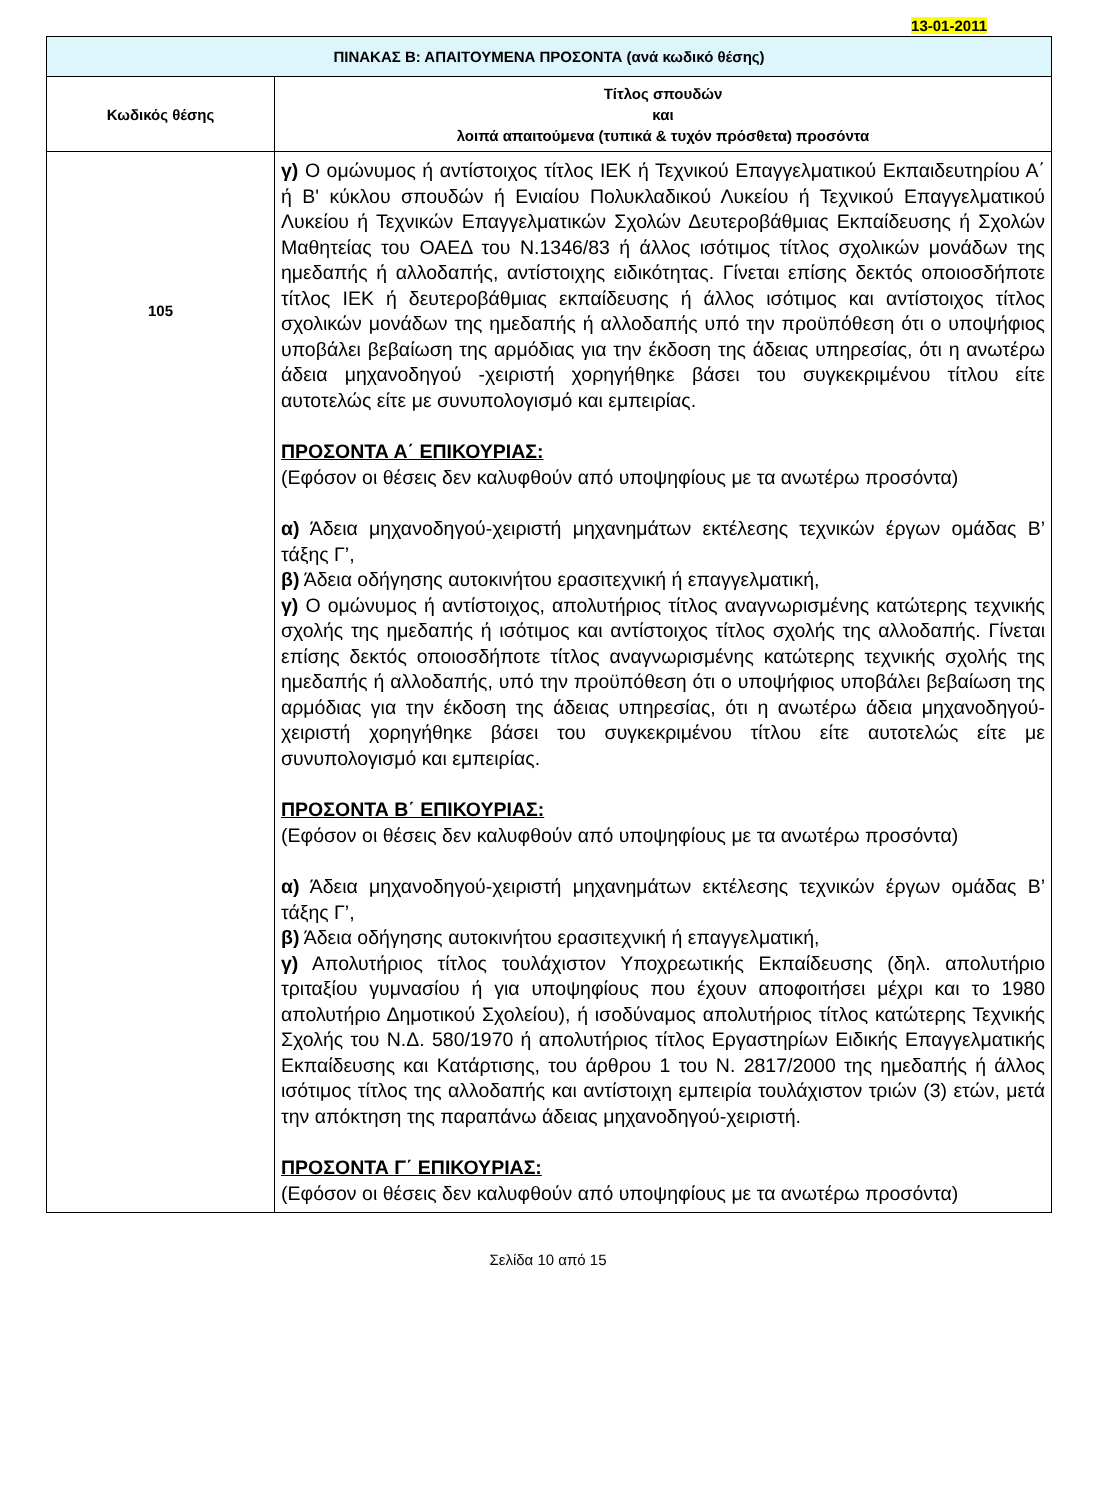13-01-2011
| ΠΙΝΑΚΑΣ Β: ΑΠΑΙΤΟΥΜΕΝΑ ΠΡΟΣΟΝΤΑ (ανά κωδικό θέσης) | |
| --- | --- |
| Κωδικός θέσης | Τίτλος σπουδών και λοιπά απαιτούμενα (τυπικά & τυχόν πρόσθετα) προσόντα |
| 105 | γ) Ο ομώνυμος ή αντίστοιχος τίτλος ΙΕΚ ή Τεχνικού Επαγγελματικού Εκπαιδευτηρίου Α΄ ή Β' κύκλου σπουδών ή Ενιαίου Πολυκλαδικού Λυκείου ή Τεχνικού Επαγγελματικού Λυκείου ή Τεχνικών Επαγγελματικών Σχολών Δευτεροβάθμιας Εκπαίδευσης ή Σχολών Μαθητείας του ΟΑΕΔ του Ν.1346/83 ή άλλος ισότιμος τίτλος σχολικών μονάδων της ημεδαπής ή αλλοδαπής, αντίστοιχης ειδικότητας. Γίνεται επίσης δεκτός οποιοσδήποτε τίτλος ΙΕΚ ή δευτεροβάθμιας εκπαίδευσης ή άλλος ισότιμος και αντίστοιχος τίτλος σχολικών μονάδων της ημεδαπής ή αλλοδαπής υπό την προϋπόθεση ότι ο υποψήφιος υποβάλει βεβαίωση της αρμόδιας για την έκδοση της άδειας υπηρεσίας, ότι η ανωτέρω άδεια μηχανοδηγού -χειριστή χορηγήθηκε βάσει του συγκεκριμένου τίτλου είτε αυτοτελώς είτε με συνυπολογισμό και εμπειρίας. ΠΡΟΣΟΝΤΑ Α΄ ΕΠΙΚΟΥΡΙΑΣ: (Εφόσον οι θέσεις δεν καλυφθούν από υποψηφίους με τα ανωτέρω προσόντα) α) Άδεια μηχανοδηγού-χειριστή μηχανημάτων εκτέλεσης τεχνικών έργων ομάδας Β’ τάξης Γ’, β) Άδεια οδήγησης αυτοκινήτου ερασιτεχνική ή επαγγελματική, γ) Ο ομώνυμος ή αντίστοιχος, απολυτήριος τίτλος αναγνωρισμένης κατώτερης τεχνικής σχολής της ημεδαπής ή ισότιμος και αντίστοιχος τίτλος σχολής της αλλοδαπής. Γίνεται επίσης δεκτός οποιοσδήποτε τίτλος αναγνωρισμένης κατώτερης τεχνικής σχολής της ημεδαπής ή αλλοδαπής, υπό την προϋπόθεση ότι ο υποψήφιος υποβάλει βεβαίωση της αρμόδιας για την έκδοση της άδειας υπηρεσίας, ότι η ανωτέρω άδεια μηχανοδηγού-χειριστή χορηγήθηκε βάσει του συγκεκριμένου τίτλου είτε αυτοτελώς είτε με συνυπολογισμό και εμπειρίας. ΠΡΟΣΟΝΤΑ Β΄ ΕΠΙΚΟΥΡΙΑΣ: (Εφόσον οι θέσεις δεν καλυφθούν από υποψηφίους με τα ανωτέρω προσόντα) α) Άδεια μηχανοδηγού-χειριστή μηχανημάτων εκτέλεσης τεχνικών έργων ομάδας Β’ τάξης Γ’, β) Άδεια οδήγησης αυτοκινήτου ερασιτεχνική ή επαγγελματική, γ) Απολυτήριος τίτλος τουλάχιστον Υποχρεωτικής Εκπαίδευσης (δηλ. απολυτήριο τριταξίου γυμνασίου ή για υποψηφίους που έχουν αποφοιτήσει μέχρι και το 1980 απολυτήριο Δημοτικού Σχολείου), ή ισοδύναμος απολυτήριος τίτλος κατώτερης Τεχνικής Σχολής του Ν.Δ. 580/1970 ή απολυτήριος τίτλος Εργαστηρίων Ειδικής Επαγγελματικής Εκπαίδευσης και Κατάρτισης, του άρθρου 1 του Ν. 2817/2000 της ημεδαπής ή άλλος ισότιμος τίτλος της αλλοδαπής και αντίστοιχη εμπειρία τουλάχιστον τριών (3) ετών, μετά την απόκτηση της παραπάνω άδειας μηχανοδηγού-χειριστή. ΠΡΟΣΟΝΤΑ Γ΄ ΕΠΙΚΟΥΡΙΑΣ: (Εφόσον οι θέσεις δεν καλυφθούν από υποψηφίους με τα ανωτέρω προσόντα) |
Σελίδα 10 από 15